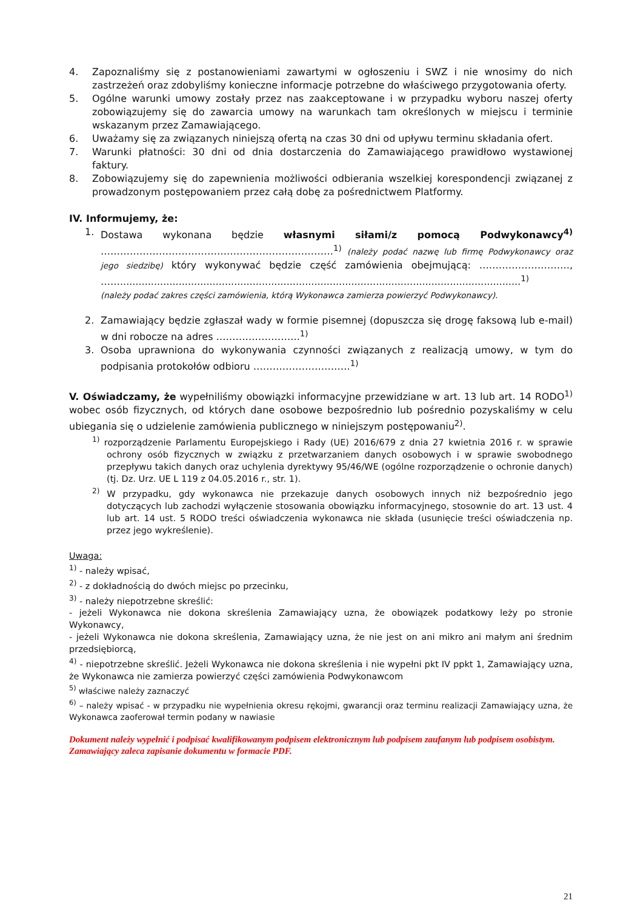4. Zapoznaliśmy się z postanowieniami zawartymi w ogłoszeniu i SWZ i nie wnosimy do nich zastrzeżeń oraz zdobyliśmy konieczne informacje potrzebne do właściwego przygotowania oferty.
5. Ogólne warunki umowy zostały przez nas zaakceptowane i w przypadku wyboru naszej oferty zobowiązujemy się do zawarcia umowy na warunkach tam określonych w miejscu i terminie wskazanym przez Zamawiającego.
6. Uważamy się za związanych niniejszą ofertą na czas 30 dni od upływu terminu składania ofert.
7. Warunki płatności: 30 dni od dnia dostarczenia do Zamawiającego prawidłowo wystawionej faktury.
8. Zobowiązujemy się do zapewnienia możliwości odbierania wszelkiej korespondencji związanej z prowadzonym postępowaniem przez całą dobę za pośrednictwem Platformy.
IV. Informujemy, że:
1. Dostawa wykonana będzie własnymi siłami/z pomocą Podwykonawcy<sup>4)</sup> ………………………………………………………………<sup>1)</sup> (należy podać nazwę lub firmę Podwykonawcy oraz jego siedzibę) który wykonywać będzie część zamówienia obejmującą: ………………………., ……..................................................................................................................................<sup>1)</sup>
(należy podać zakres części zamówienia, którą Wykonawca zamierza powierzyć Podwykonawcy).
2. Zamawiający będzie zgłaszał wady w formie pisemnej (dopuszcza się drogę faksową lub e-mail) w dni robocze na adres ……………………..<sup>1)</sup>
3. Osoba uprawniona do wykonywania czynności związanych z realizacją umowy, w tym do podpisania protokołów odbioru …………………………<sup>1)</sup>
V. Oświadczamy, że wypełniliśmy obowiązki informacyjne przewidziane w art. 13 lub art. 14 RODO<sup>1)</sup> wobec osób fizycznych, od których dane osobowe bezpośrednio lub pośrednio pozyskaliśmy w celu ubiegania się o udzielenie zamówienia publicznego w niniejszym postępowaniu<sup>2)</sup>.
<sup>1)</sup> rozporządzenie Parlamentu Europejskiego i Rady (UE) 2016/679 z dnia 27 kwietnia 2016 r. w sprawie ochrony osób fizycznych w związku z przetwarzaniem danych osobowych i w sprawie swobodnego przepływu takich danych oraz uchylenia dyrektywy 95/46/WE (ogólne rozporządzenie o ochronie danych) (tj. Dz. Urz. UE L 119 z 04.05.2016 r., str. 1).
<sup>2)</sup> W przypadku, gdy wykonawca nie przekazuje danych osobowych innych niż bezpośrednio jego dotyczących lub zachodzi wyłączenie stosowania obowiązku informacyjnego, stosownie do art. 13 ust. 4 lub art. 14 ust. 5 RODO treści oświadczenia wykonawca nie składa (usunięcie treści oświadczenia np. przez jego wykreślenie).
Uwaga:
<sup>1)</sup> - należy wpisać,
<sup>2)</sup> - z dokładnością do dwóch miejsc po przecinku,
<sup>3)</sup> - należy niepotrzebne skreślić:
- jeżeli Wykonawca nie dokona skreślenia Zamawiający uzna, że obowiązek podatkowy leży po stronie Wykonawcy,
- jeżeli Wykonawca nie dokona skreślenia, Zamawiający uzna, że nie jest on ani mikro ani małym ani średnim przedsiębiorcą,
<sup>4)</sup> - niepotrzebne skreślić. Jeżeli Wykonawca nie dokona skreślenia i nie wypełni pkt IV ppkt 1, Zamawiający uzna, że Wykonawca nie zamierza powierzyć części zamówienia Podwykonawcom
<sup>5)</sup> właściwe należy zaznaczyć
<sup>6)</sup> – należy wpisać - w przypadku nie wypełnienia okresu rękojmi, gwarancji oraz terminu realizacji Zamawiający uzna, że Wykonawca zaoferował termin podany w nawiasie
Dokument należy wypełnić i podpisać kwalifikowanym podpisem elektronicznym lub podpisem zaufanym lub podpisem osobistym. Zamawiający zaleca zapisanie dokumentu w formacie PDF.
21